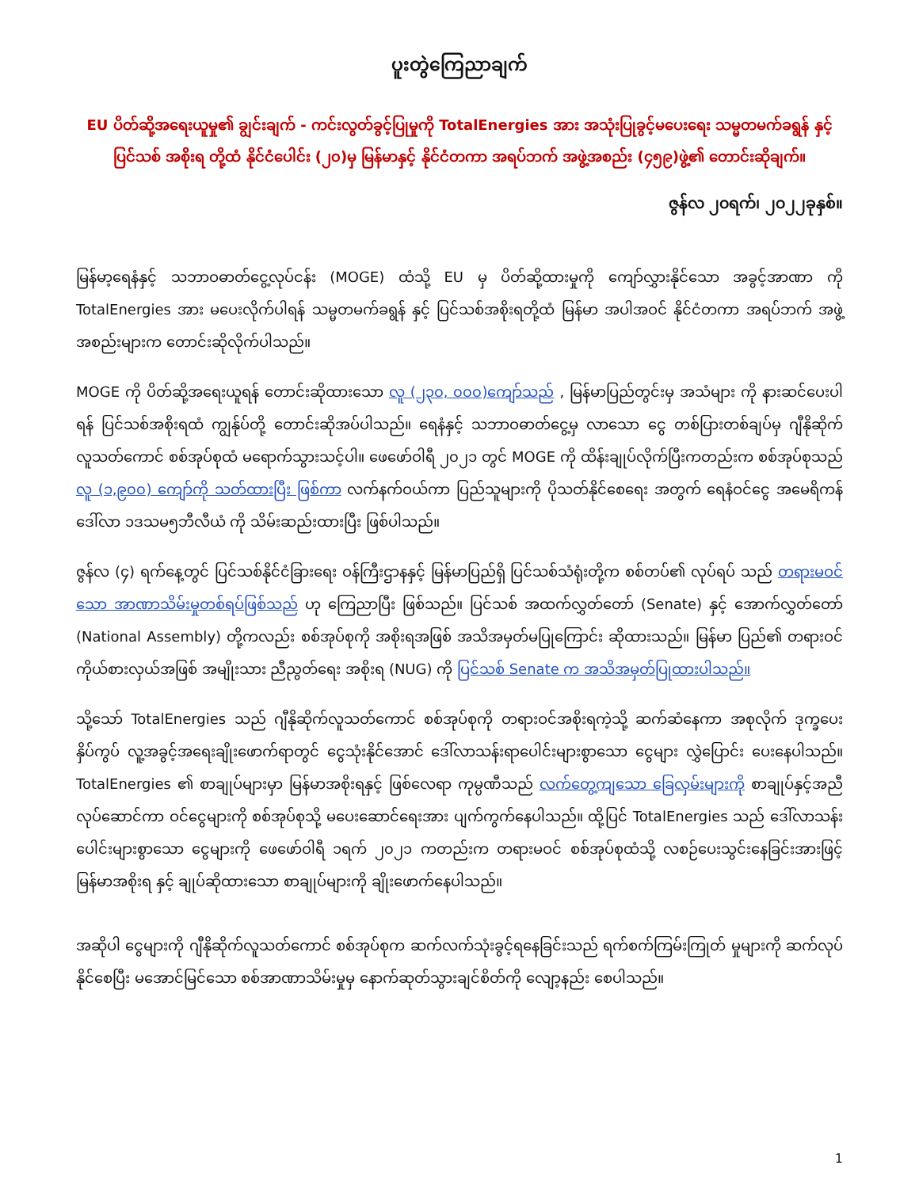ပူးတွဲကြေညာချက်
EU ပိတ်ဆို့အရေးယူမှု၏ ချွင်းချက် - ကင်းလွတ်ခွင့်ပြုမှုကို TotalEnergies အား အသုံးပြုခွင့်မပေးရေး သမ္မတမက်ခရွန် နှင့် ပြင်သစ် အစိုးရ တို့ထံ နိုင်ငံပေါင်း (၂၀)မှ မြန်မာနှင့် နိုင်ငံတကာ အရပ်ဘက် အဖွဲ့အစည်း (၄၅၉)ဖွဲ့၏ တောင်းဆိုချက်။
ဇွန်လ ၂၀ရက်၊ ၂၀၂၂ခုနှစ်။
မြန်မာ့ရေနံနှင့် သဘာဝဓာတ်ငွေ့လုပ်ငန်း (MOGE) ထံသို့ EU မှ ပိတ်ဆို့ထားမှုကို ကျော်လွှားနိုင်သော အခွင့်အာဏာ ကို TotalEnergies အား မပေးလိုက်ပါရန် သမ္မတမက်ခရွန် နှင့် ပြင်သစ်အစိုးရတို့ထံ မြန်မာ အပါအဝင် နိုင်ငံတကာ အရပ်ဘက် အဖွဲ့အစည်းများက တောင်းဆိုလိုက်ပါသည်။
MOGE ကို ပိတ်ဆို့အရေးယူရန် တောင်းဆိုထားသော လူ (၂၃၀, ၀၀၀)ကျော်သည် , မြန်မာပြည်တွင်းမှ အသံများ ကို နားဆင်ပေးပါရန် ပြင်သစ်အစိုးရထံ ကျွန်ုပ်တို့ တောင်းဆိုအပ်ပါသည်။ ရေနံနှင့် သဘာဝဓာတ်ငွေ့မှ လာသော ငွေ တစ်ပြားတစ်ချပ်မှ ဂျီနိုဆိုက်လူသတ်ကောင် စစ်အုပ်စုထံ မရောက်သွားသင့်ပါ။ ဖေဖော်ဝါရီ ၂၀၂၁ တွင် MOGE ကို ထိန်းချုပ်လိုက်ပြီးကတည်းက စစ်အုပ်စုသည် လူ (၁,၉၀၀) ကျော်ကို သတ်ထားပြီး ဖြစ်ကာ လက်နက်ဝယ်ကာ ပြည်သူများကို ပိုသတ်နိုင်စေရေး အတွက် ရေနံဝင်ငွေ အမေရိကန်ဒေါ်လာ ၁ဒသမ၅ဘီလီယံ ကို သိမ်းဆည်းထားပြီး ဖြစ်ပါသည်။
ဇွန်လ (၄) ရက်နေ့တွင် ပြင်သစ်နိုင်ငံခြားရေး ဝန်ကြီးဌာနနှင့် မြန်မာပြည်ရှိ ပြင်သစ်သံရုံးတို့က စစ်တပ်၏ လုပ်ရပ် သည် တရားမဝင်သော အာဏာသိမ်းမှုတစ်ရပ်ဖြစ်သည် ဟု ကြေညာပြီး ဖြစ်သည်။ ပြင်သစ် အထက်လွှတ်တော် (Senate) နှင့် အောက်လွှတ်တော် (National Assembly) တို့ကလည်း စစ်အုပ်စုကို အစိုးရအဖြစ် အသိအမှတ်မပြုကြောင်း ဆိုထားသည်။ မြန်မာ ပြည်၏ တရားဝင် ကိုယ်စားလှယ်အဖြစ် အမျိုးသား ညီညွတ်ရေး အစိုးရ (NUG) ကို ပြင်သစ် Senate က အသိအမှတ်ပြုထားပါသည်။
သို့သော် TotalEnergies သည် ဂျီနိုဆိုက်လူသတ်ကောင် စစ်အုပ်စုကို တရားဝင်အစိုးရကဲ့သို့ ဆက်ဆံနေကာ အစုလိုက် ဒုက္ခပေး နှိပ်ကွပ် လူ့အခွင့်အရေးချိုးဖောက်ရာတွင် ငွေသုံးနိုင်အောင် ဒေါ်လာသန်းရာပေါင်းများစွာသော ငွေများ လွှဲပြောင်း ပေးနေပါသည်။ TotalEnergies ၏ စာချုပ်များမှာ မြန်မာအစိုးရနှင့် ဖြစ်လေရာ ကုမ္ပဏီသည် လက်တွေ့ကျသော ခြေလှမ်းများကို စာချုပ်နှင့်အညီ လုပ်ဆောင်ကာ ဝင်ငွေများကို စစ်အုပ်စုသို့ မပေးဆောင်ရေးအား ပျက်ကွက်နေပါသည်။ ထို့ပြင် TotalEnergies သည် ဒေါ်လာသန်းပေါင်းများစွာသော ငွေများကို ဖေဖော်ဝါရီ ၁ရက် ၂၀၂၁ ကတည်းက တရားမဝင် စစ်အုပ်စုထံသို့ လစဉ်ပေးသွင်းနေခြင်းအားဖြင့် မြန်မာအစိုးရ နှင့် ချုပ်ဆိုထားသော စာချုပ်များကို ချိုးဖောက်နေပါသည်။
အဆိုပါ ငွေများကို ဂျီနိုဆိုက်လူသတ်ကောင် စစ်အုပ်စုက ဆက်လက်သုံးခွင့်ရနေခြင်းသည် ရက်စက်ကြမ်းကြုတ် မှုများကို ဆက်လုပ်နိုင်စေပြီး မအောင်မြင်သော စစ်အာဏာသိမ်းမှုမှ နောက်ဆုတ်သွားချင်စိတ်ကို လျော့နည်း စေပါသည်။
1